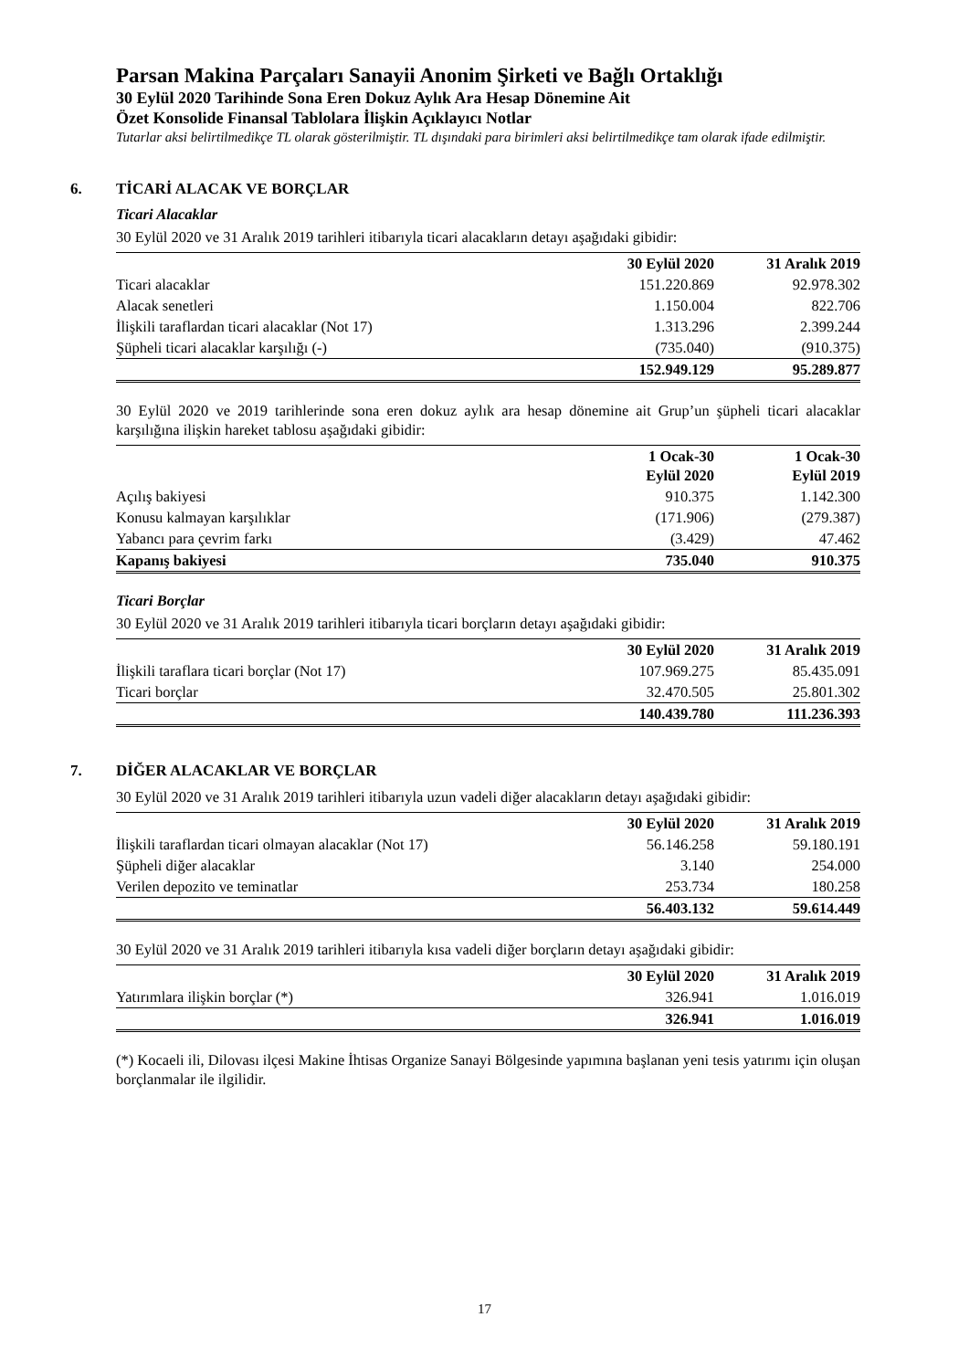Parsan Makina Parçaları Sanayii Anonim Şirketi ve Bağlı Ortaklığı
30 Eylül 2020 Tarihinde Sona Eren Dokuz Aylık Ara Hesap Dönemine Ait
Özet Konsolide Finansal Tablolara İlişkin Açıklayıcı Notlar
Tutarlar aksi belirtilmedikçe TL olarak gösterilmiştir. TL dışındaki para birimleri aksi belirtilmedikçe tam olarak ifade edilmiştir.
6. TİCARİ ALACAK VE BORÇLAR
Ticari Alacaklar
30 Eylül 2020 ve 31 Aralık 2019 tarihleri itibarıyla ticari alacakların detayı aşağıdaki gibidir:
| | 30 Eylül 2020 | 31 Aralık 2019 |
| --- | --- | --- |
| Ticari alacaklar | 151.220.869 | 92.978.302 |
| Alacak senetleri | 1.150.004 | 822.706 |
| İlişkili taraflardan ticari alacaklar (Not 17) | 1.313.296 | 2.399.244 |
| Şüpheli ticari alacaklar karşılığı (-) | (735.040) | (910.375) |
| | 152.949.129 | 95.289.877 |
30 Eylül 2020 ve 2019 tarihlerinde sona eren dokuz aylık ara hesap dönemine ait Grup’un şüpheli ticari alacaklar karşılığına ilişkin hareket tablosu aşağıdaki gibidir:
| | 1 Ocak-30 Eylül 2020 | 1 Ocak-30 Eylül 2019 |
| --- | --- | --- |
| Açılış bakiyesi | 910.375 | 1.142.300 |
| Konusu kalmayan karşılıklar | (171.906) | (279.387) |
| Yabancı para çevrim farkı | (3.429) | 47.462 |
| Kapanış bakiyesi | 735.040 | 910.375 |
Ticari Borçlar
30 Eylül 2020 ve 31 Aralık 2019 tarihleri itibarıyla ticari borçların detayı aşağıdaki gibidir:
| | 30 Eylül 2020 | 31 Aralık 2019 |
| --- | --- | --- |
| İlişkili taraflara ticari borçlar (Not 17) | 107.969.275 | 85.435.091 |
| Ticari borçlar | 32.470.505 | 25.801.302 |
| | 140.439.780 | 111.236.393 |
7. DİĞER ALACAKLAR VE BORÇLAR
30 Eylül 2020 ve 31 Aralık 2019 tarihleri itibarıyla uzun vadeli diğer alacakların detayı aşağıdaki gibidir:
| | 30 Eylül 2020 | 31 Aralık 2019 |
| --- | --- | --- |
| İlişkili taraflardan ticari olmayan alacaklar (Not 17) | 56.146.258 | 59.180.191 |
| Şüpheli diğer alacaklar | 3.140 | 254.000 |
| Verilen depozito ve teminatlar | 253.734 | 180.258 |
| | 56.403.132 | 59.614.449 |
30 Eylül 2020 ve 31 Aralık 2019 tarihleri itibarıyla kısa vadeli diğer borçların detayı aşağıdaki gibidir:
| | 30 Eylül 2020 | 31 Aralık 2019 |
| --- | --- | --- |
| Yatırımlara ilişkin borçlar (*) | 326.941 | 1.016.019 |
| | 326.941 | 1.016.019 |
(*) Kocaeli ili, Dilovası ilçesi Makine İhtisas Organize Sanayi Bölgesinde yapımına başlanan yeni tesis yatırımı için oluşan borçlanmalar ile ilgilidir.
17